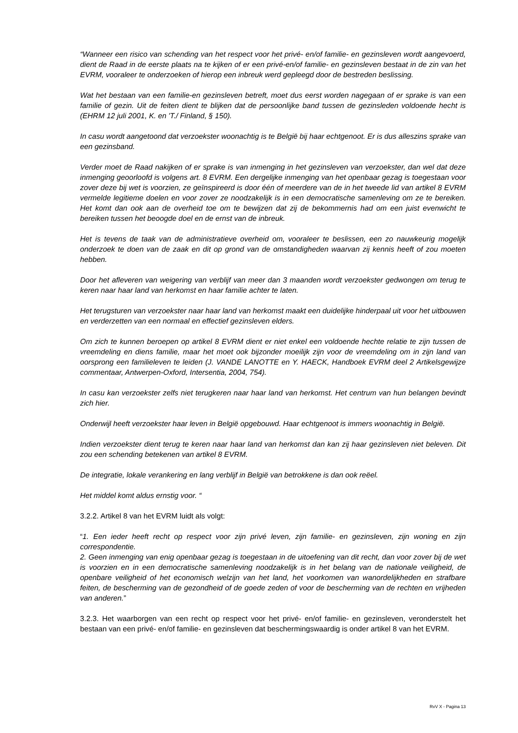“Wanneer een risico van schending van het respect voor het privé- en/of familie- en gezinsleven wordt aangevoerd, dient de Raad in de eerste plaats na te kijken of er een privé-en/of familie- en gezinsleven bestaat in de zin van het EVRM, vooraleer te onderzoeken of hierop een inbreuk werd gepleegd door de bestreden beslissing.
Wat het bestaan van een familie-en gezinsleven betreft, moet dus eerst worden nagegaan of er sprake is van een familie of gezin. Uit de feiten dient te blijken dat de persoonlijke band tussen de gezinsleden voldoende hecht is (EHRM 12 juli 2001, K. en 'T./ Finland, § 150).
In casu wordt aangetoond dat verzoekster woonachtig is te België bij haar echtgenoot. Er is dus alleszins sprake van een gezinsband.
Verder moet de Raad nakijken of er sprake is van inmenging in het gezinsleven van verzoekster, dan wel dat deze inmenging geoorloofd is volgens art. 8 EVRM. Een dergelijke inmenging van het openbaar gezag is toegestaan voor zover deze bij wet is voorzien, ze geïnspireerd is door één of meerdere van de in het tweede lid van artikel 8 EVRM vermelde legitieme doelen en voor zover ze noodzakelijk is in een democratische samenleving om ze te bereiken. Het komt dan ook aan de overheid toe om te bewijzen dat zij de bekommernis had om een juist evenwicht te bereiken tussen het beoogde doel en de ernst van de inbreuk.
Het is tevens de taak van de administratieve overheid om, vooraleer te beslissen, een zo nauwkeurig mogelijk onderzoek te doen van de zaak en dit op grond van de omstandigheden waarvan zij kennis heeft of zou moeten hebben.
Door het afleveren van weigering van verblijf van meer dan 3 maanden wordt verzoekster gedwongen om terug te keren naar haar land van herkomst en haar familie achter te laten.
Het terugsturen van verzoekster naar haar land van herkomst maakt een duidelijke hinderpaal uit voor het uitbouwen en verderzetten van een normaal en effectief gezinsleven elders.
Om zich te kunnen beroepen op artikel 8 EVRM dient er niet enkel een voldoende hechte relatie te zijn tussen de vreemdeling en diens familie, maar het moet ook bijzonder moeilijk zijn voor de vreemdeling om in zijn land van oorsprong een familieleven te leiden (J. VANDE LANOTTE en Y. HAECK, Handboek EVRM deel 2 Artikelsgewijze commentaar, Antwerpen-Oxford, Intersentia, 2004, 754).
In casu kan verzoekster zelfs niet terugkeren naar haar land van herkomst. Het centrum van hun belangen bevindt zich hier.
Onderwijl heeft verzoekster haar leven in België opgebouwd. Haar echtgenoot is immers woonachtig in België.
Indien verzoekster dient terug te keren naar haar land van herkomst dan kan zij haar gezinsleven niet beleven. Dit zou een schending betekenen van artikel 8 EVRM.
De integratie, lokale verankering en lang verblijf in België van betrokkene is dan ook reëel.
Het middel komt aldus ernstig voor. “
3.2.2. Artikel 8 van het EVRM luidt als volgt:
“1. Een ieder heeft recht op respect voor zijn privé leven, zijn familie- en gezinsleven, zijn woning en zijn correspondentie.
2. Geen inmenging van enig openbaar gezag is toegestaan in de uitoefening van dit recht, dan voor zover bij de wet is voorzien en in een democratische samenleving noodzakelijk is in het belang van de nationale veiligheid, de openbare veiligheid of het economisch welzijn van het land, het voorkomen van wanordelijkheden en strafbare feiten, de bescherming van de gezondheid of de goede zeden of voor de bescherming van de rechten en vrijheden van anderen.”
3.2.3. Het waarborgen van een recht op respect voor het privé- en/of familie- en gezinsleven, veronderstelt het bestaan van een privé- en/of familie- en gezinsleven dat beschermingswaardig is onder artikel 8 van het EVRM.
RvV X - Pagina 13